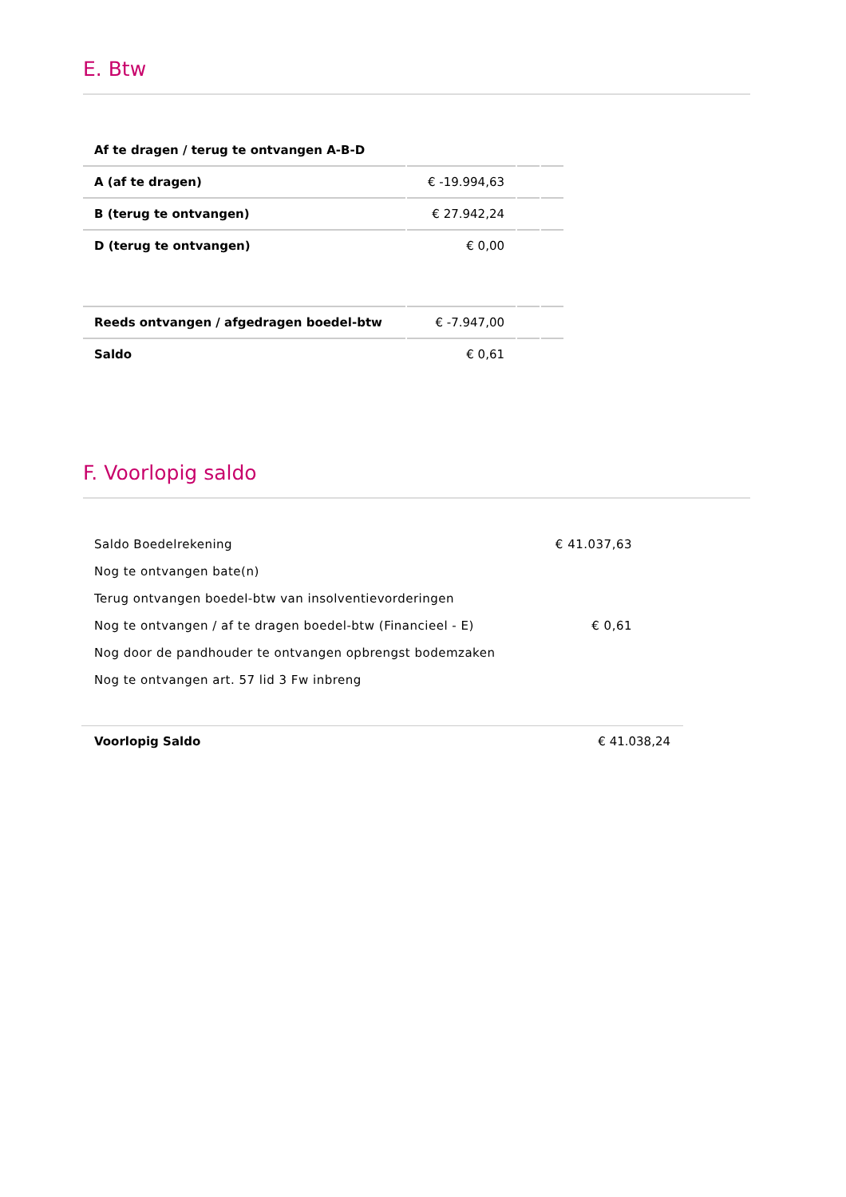E. Btw
| Af te dragen / terug te ontvangen A-B-D | | | |
| A (af te dragen) | € -19.994,63 | | |
| B (terug te ontvangen) | € 27.942,24 | | |
| D (terug te ontvangen) | € 0,00 | | |
| Reeds ontvangen / afgedragen boedel-btw | € -7.947,00 | | |
| Saldo | € 0,61 | | |
F. Voorlopig saldo
| Saldo Boedelrekening | € 41.037,63 |
| Nog te ontvangen bate(n) | |
| Terug ontvangen boedel-btw van insolventievorderingen | |
| Nog te ontvangen / af te dragen boedel-btw (Financieel - E) | € 0,61 |
| Nog door de pandhouder te ontvangen opbrengst bodemzaken | |
| Nog te ontvangen art. 57 lid 3 Fw inbreng | |
| Voorlopig Saldo | € 41.038,24 |